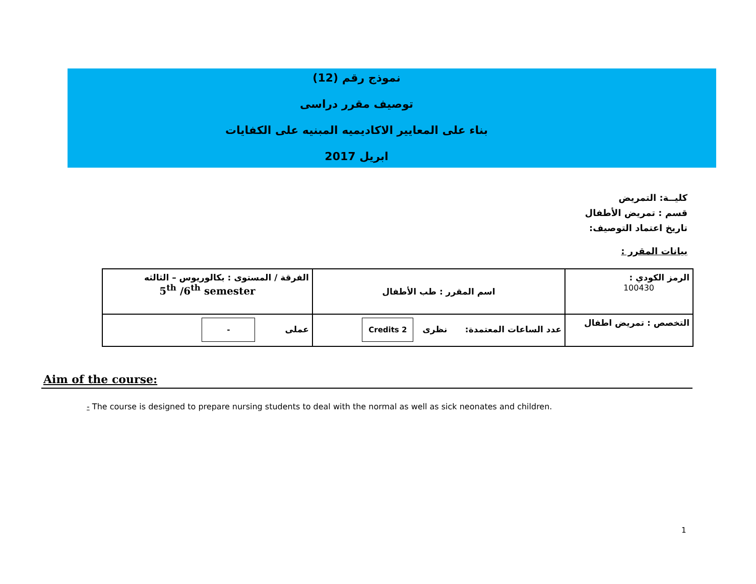نموذج رقم (12)
توصيف مقرر دراسى
بناء على المعايير الاكاديميه المبنيه على الكفايات
ابريل 2017
كليــة: التمريض
قسم : تمريض الأطفال
تاريخ اعتماد التوصيف:
بيانات المقرر :
| الرمز الكودي : 100430 | اسم المقرر : طب الأطفال | الفرقة / المستوى : بكالوريوس – الثالثه 5<sup>th</sup> /6<sup>th</sup> semester |
| التخصص : تمريض اطفال | عدد الساعات المعتمدة: نظرى 2 Credits | عملى - |
Aim of the course:
- The course is designed to prepare nursing students to deal with the normal as well as sick neonates and children.
1